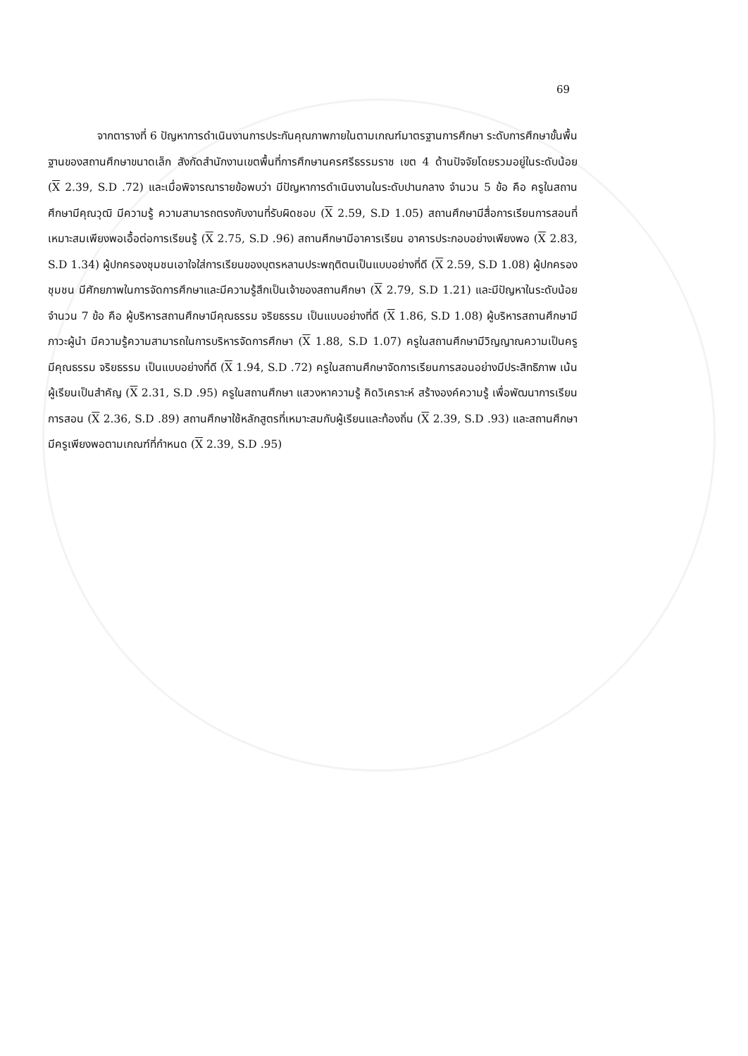69
จากตารางที่ 6 ปัญหาการดำเนินงานการประกันคุณภาพภายในตามเกณฑ์มาตรฐานการศึกษา ระดับการศึกษาขั้นพื้นฐานของสถานศึกษาขนาดเล็ก สังกัดสำนักงานเขตพื้นที่การศึกษานครศรีธรรมราช เขต 4 ด้านปัจจัยโดยรวมอยู่ในระดับน้อย (X 2.39, S.D .72) และเมื่อพิจารณารายข้อพบว่า มีปัญหาการดำเนินงานในระดับปานกลาง จำนวน 5 ข้อ คือ ครูในสถานศึกษามีคุณวุฒิ มีความรู้ ความสามารถตรงกับงานที่รับผิดชอบ (X 2.59, S.D 1.05) สถานศึกษามีสื่อการเรียนการสอนที่เหมาะสมเพียงพอเอื้อต่อการเรียนรู้ (X 2.75, S.D .96) สถานศึกษามีอาคารเรียน อาคารประกอบอย่างเพียงพอ (X 2.83, S.D 1.34) ผู้ปกครองชุมชนเอาใจใส่การเรียนของบุตรหลานประพฤติตนเป็นแบบอย่างที่ดี (X 2.59, S.D 1.08) ผู้ปกครอง ชุมชน มีศักยภาพในการจัดการศึกษาและมีความรู้สึกเป็นเจ้าของสถานศึกษา (X 2.79, S.D 1.21) และมีปัญหาในระดับน้อย จำนวน 7 ข้อ คือ ผู้บริหารสถานศึกษามีคุณธรรม จริยธรรม เป็นแบบอย่างที่ดี (X 1.86, S.D 1.08) ผู้บริหารสถานศึกษามีภาวะผู้นำ มีความรู้ความสามารถในการบริหารจัดการศึกษา (X 1.88, S.D 1.07) ครูในสถานศึกษามีวิญญาณความเป็นครู มีคุณธรรม จริยธรรม เป็นแบบอย่างที่ดี (X 1.94, S.D .72) ครูในสถานศึกษาจัดการเรียนการสอนอย่างมีประสิทธิภาพ เน้นผู้เรียนเป็นสำคัญ (X 2.31, S.D .95) ครูในสถานศึกษา แสวงหาความรู้ คิดวิเคราะห์ สร้างองค์ความรู้ เพื่อพัฒนาการเรียนการสอน (X 2.36, S.D .89) สถานศึกษาใช้หลักสูตรที่เหมาะสมกับผู้เรียนและท้องถิ่น (X 2.39, S.D .93) และสถานศึกษามีครูเพียงพอตามเกณฑ์ที่กำหนด (X 2.39, S.D .95)